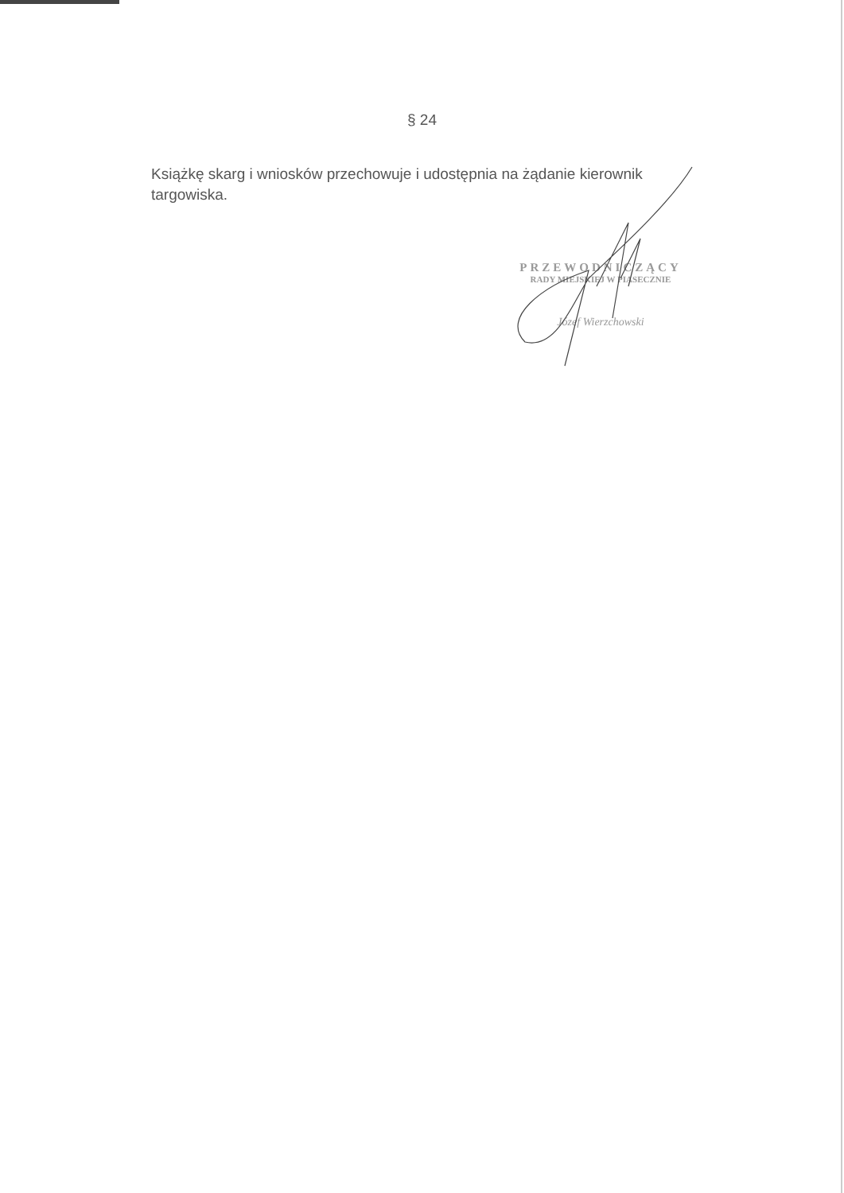§ 24
Książkę skarg i wniosków przechowuje i udostępnia na żądanie kierownik targowiska.
PRZEWODNICZĄCY
RADY MIEJSKIEJ W PIASECZNIE
Józef Wierzchowski